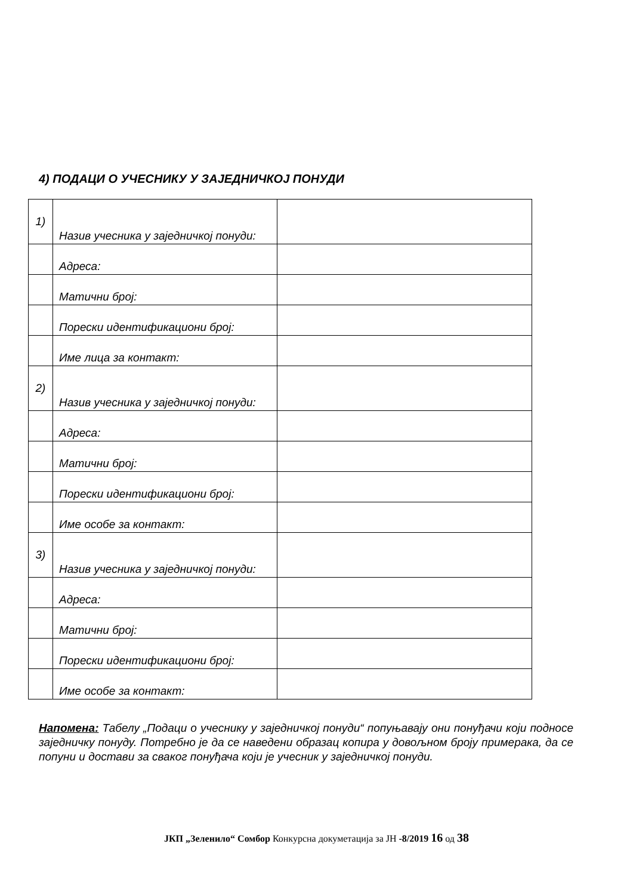4) ПОДАЦИ О УЧЕСНИКУ У ЗАЈЕДНИЧКОЈ ПОНУДИ
| 1) | Назив учесника у заједничкој понуди: | |
| | Адреса: | |
| | Матични број: | |
| | Порески идентификациони број: | |
| | Име лица за контакт: | |
| 2) | Назив учесника у заједничкој понуди: | |
| | Адреса: | |
| | Матични број: | |
| | Порески идентификациони број: | |
| | Име особе за контакт: | |
| 3) | Назив учесника у заједничкој понуди: | |
| | Адреса: | |
| | Матични број: | |
| | Порески идентификациони број: | |
| | Име особе за контакт: | |
Напомена: Табелу „Подаци о учеснику у заједничкој понуди“ попуњавају они понуђачи који подносе заједничку понуду. Потребно је да се наведени образац копира у довољном броју примерака, да се попуни и достави за сваког понуђача који је учесник у заједничкој понуди.
ЈКП „Зеленило“ Сомбор Конкурсна докуметација за ЈН -8/2019 16 од 38